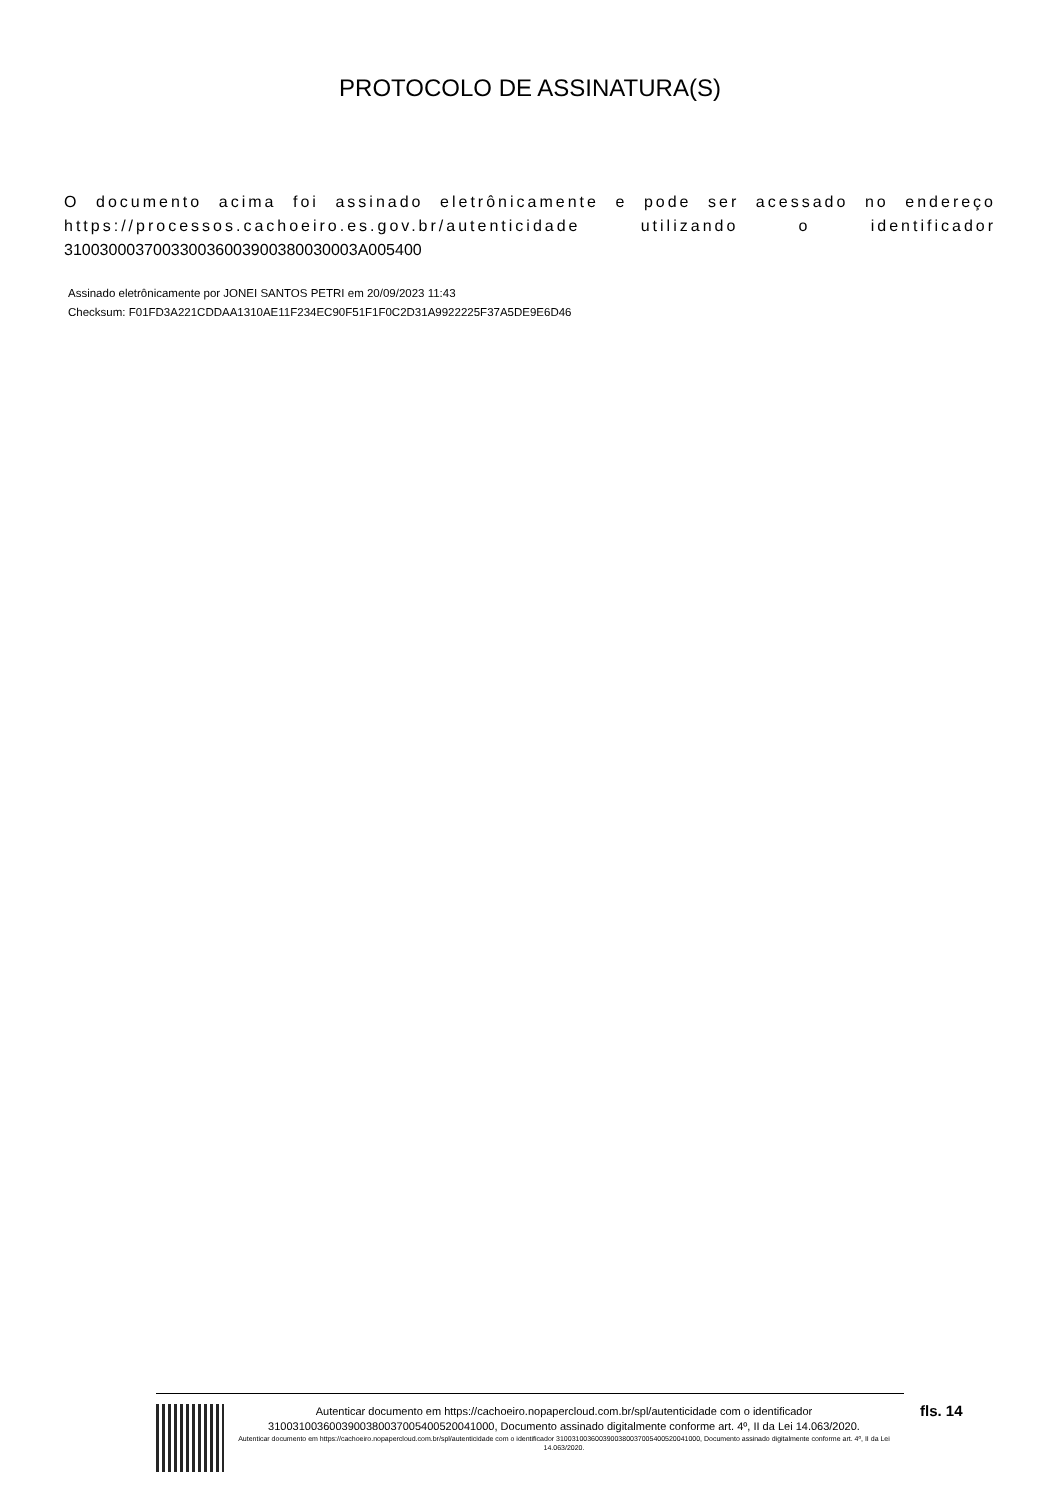PROTOCOLO DE ASSINATURA(S)
O documento acima foi assinado eletrônicamente e pode ser acessado no endereço https://processos.cachoeiro.es.gov.br/autenticidade utilizando o identificador 310030003700330036003900380030003A005400
Assinado eletrônicamente por JONEI SANTOS PETRI em 20/09/2023 11:43
Checksum: F01FD3A221CDDAA1310AE11F234EC90F51F1F0C2D31A9922225F37A5DE9E6D46
Autenticar documento em https://cachoeiro.nopapercloud.com.br/spl/autenticidade com o identificador 3100310036003900380037005400520041000, Documento assinado digitalmente conforme art. 4º, II da Lei 14.063/2020.
Autenticar documento em https://cachoeiro.nopapercloud.com.br/spl/autenticidade com o identificador 3100310036003900380037005400520041000, Documento assinado digitalmente conforme art. 4º, II da Lei 14.063/2020.
fls. 14